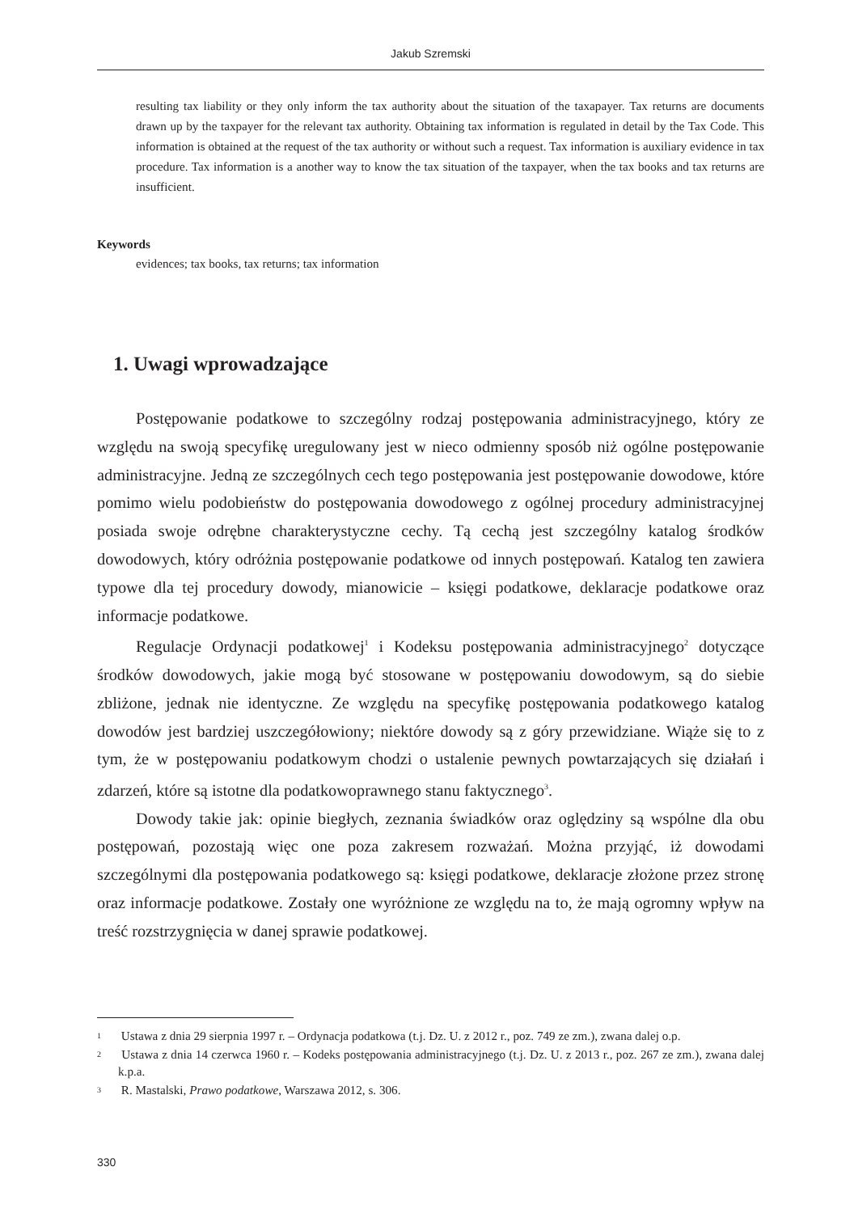Jakub Szremski
resulting tax liability or they only inform the tax authority about the situation of the taxapayer. Tax returns are documents drawn up by the taxpayer for the relevant tax authority. Obtaining tax information is regulated in detail by the Tax Code. This information is obtained at the request of the tax authority or without such a request. Tax information is auxiliary evidence in tax procedure. Tax information is a another way to know the tax situation of the taxpayer, when the tax books and tax returns are insufficient.
Keywords
evidences; tax books, tax returns; tax information
1. Uwagi wprowadzające
Postępowanie podatkowe to szczególny rodzaj postępowania administracyjnego, który ze względu na swoją specyfikę uregulowany jest w nieco odmienny sposób niż ogólne postępowanie administracyjne. Jedną ze szczególnych cech tego postępowania jest postępowanie dowodowe, które pomimo wielu podobieństw do postępowania dowodowego z ogólnej procedury administracyjnej posiada swoje odrębne charakterystyczne cechy. Tą cechą jest szczególny katalog środków dowodowych, który odróżnia postępowanie podatkowe od innych postępowań. Katalog ten zawiera typowe dla tej procedury dowody, mianowicie – księgi podatkowe, deklaracje podatkowe oraz informacje podatkowe.
Regulacje Ordynacji podatkowej<sup>1</sup> i Kodeksu postępowania administracyjnego<sup>2</sup> dotyczące środków dowodowych, jakie mogą być stosowane w postępowaniu dowodowym, są do siebie zbliżone, jednak nie identyczne. Ze względu na specyfikę postępowania podatkowego katalog dowodów jest bardziej uszczegółowiony; niektóre dowody są z góry przewidziane. Wiąże się to z tym, że w postępowaniu podatkowym chodzi o ustalenie pewnych powtarzających się działań i zdarzeń, które są istotne dla podatkowoprawnego stanu faktycznego<sup>3</sup>.
Dowody takie jak: opinie biegłych, zeznania świadków oraz oględziny są wspólne dla obu postępowań, pozostają więc one poza zakresem rozważań. Można przyjąć, iż dowodami szczególnymi dla postępowania podatkowego są: księgi podatkowe, deklaracje złożone przez stronę oraz informacje podatkowe. Zostały one wyróżnione ze względu na to, że mają ogromny wpływ na treść rozstrzygnięcia w danej sprawie podatkowej.
1 Ustawa z dnia 29 sierpnia 1997 r. – Ordynacja podatkowa (t.j. Dz. U. z 2012 r., poz. 749 ze zm.), zwana dalej o.p.
2 Ustawa z dnia 14 czerwca 1960 r. – Kodeks postępowania administracyjnego (t.j. Dz. U. z 2013 r., poz. 267 ze zm.), zwana dalej k.p.a.
3 R. Mastalski, Prawo podatkowe, Warszawa 2012, s. 306.
330